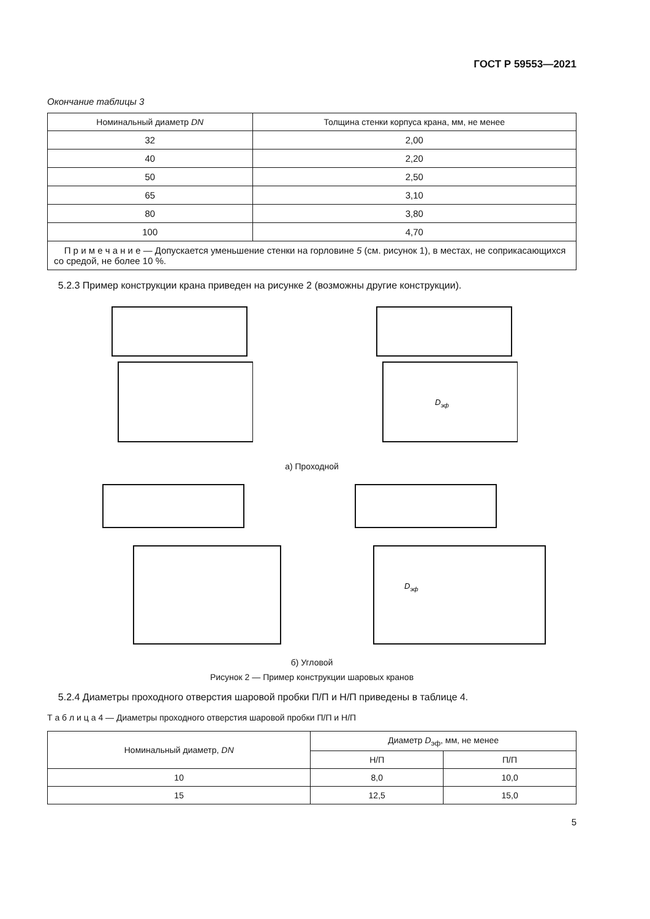ГОСТ Р 59553—2021
Окончание таблицы 3
| Номинальный диаметр DN | Толщина стенки корпуса крана, мм, не менее |
| --- | --- |
| 32 | 2,00 |
| 40 | 2,20 |
| 50 | 2,50 |
| 65 | 3,10 |
| 80 | 3,80 |
| 100 | 4,70 |
| П р и м е ч а н и е — Допускается уменьшение стенки на горловине 5 (см. рисунок 1), в местах, не соприкасающихся со средой, не более 10 %. | |
5.2.3 Пример конструкции крана приведен на рисунке 2 (возможны другие конструкции).
Dэф
а) Проходной
Dэф
б) Угловой
Рисунок 2 — Пример конструкции шаровых кранов
5.2.4 Диаметры проходного отверстия шаровой пробки П/П и Н/П приведены в таблице 4.
Т а б л и ц а 4 — Диаметры проходного отверстия шаровой пробки П/П и Н/П
| Номинальный диаметр, DN | Диаметр D<sub>эф</sub>, мм, не менее | |
| --- | --- | --- |
| | Н/П | П/П |
| 10 | 8,0 | 10,0 |
| 15 | 12,5 | 15,0 |
5